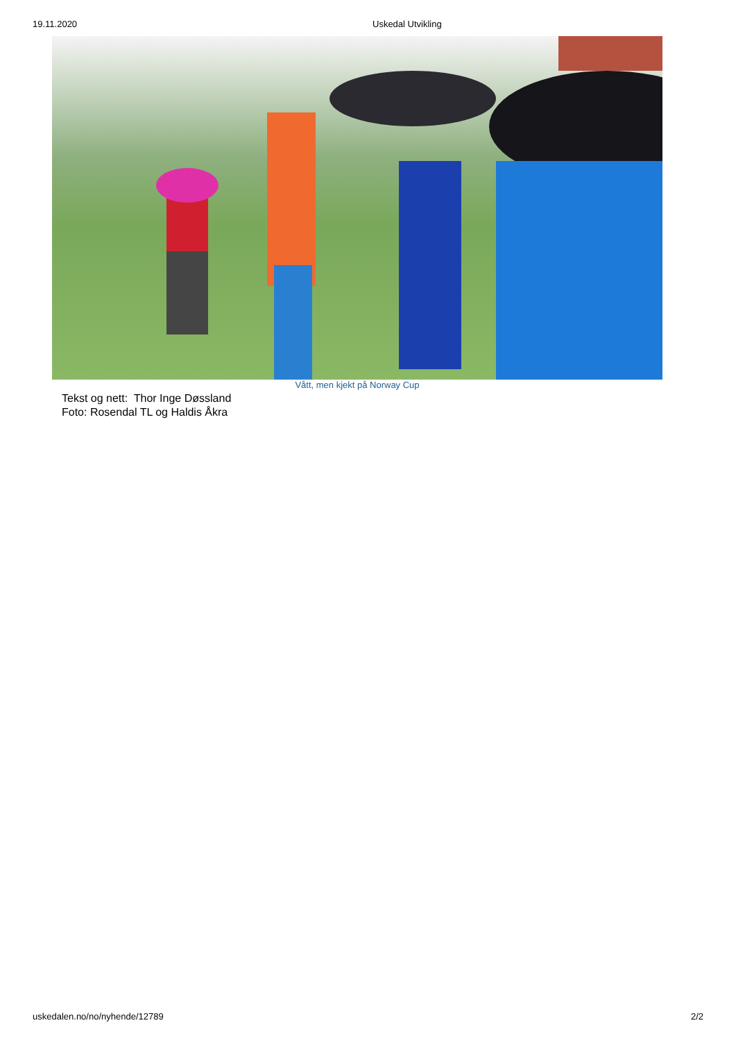19.11.2020 Uskedal Utvikling
Vått, men kjekt på Norway Cup
Tekst og nett: Thor Inge Døssland
Foto: Rosendal TL og Haldis Åkra
uskedalen.no/no/nyhende/12789 2/2